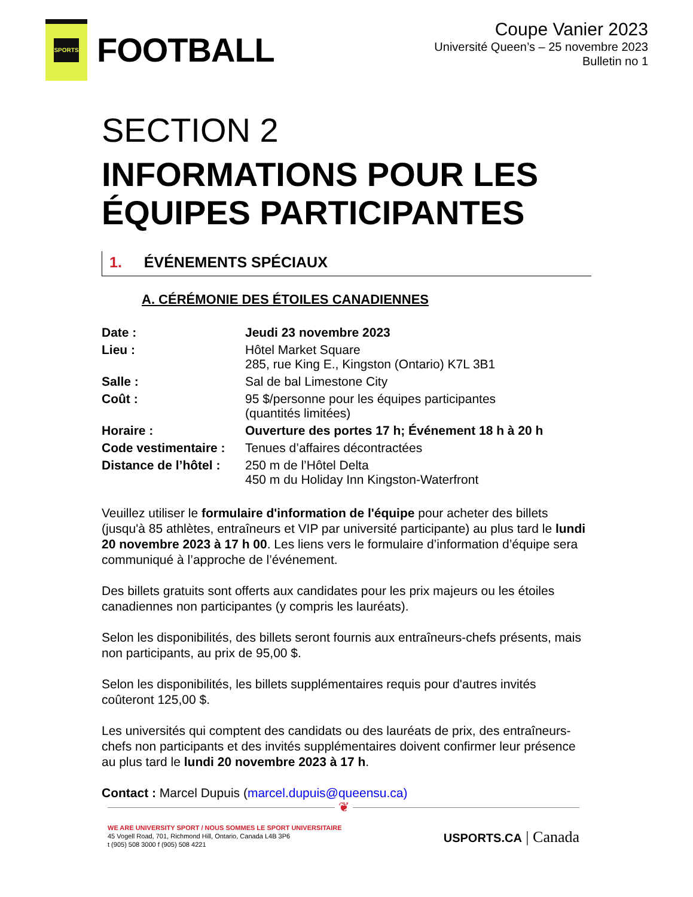SPORTS
FOOTBALL
Coupe Vanier 2023
Université Queen’s – 25 novembre 2023
Bulletin no 1
SECTION 2
INFORMATIONS POUR LES ÉQUIPES PARTICIPANTES
1. ÉVÉNEMENTS SPÉCIAUX
A. CÉRÉMONIE DES ÉTOILES CANADIENNES
| Date : | Jeudi 23 novembre 2023 |
| Lieu : | Hôtel Market Square 285, rue King E., Kingston (Ontario) K7L 3B1 |
| Salle : | Sal de bal Limestone City |
| Coût : | 95 $/personne pour les équipes participantes (quantités limitées) |
| Horaire : | Ouverture des portes 17 h; Événement 18 h à 20 h |
| Code vestimentaire : | Tenues d’affaires décontractées |
| Distance de l’hôtel : | 250 m de l’Hôtel Delta 450 m du Holiday Inn Kingston-Waterfront |
Veuillez utiliser le formulaire d'information de l'équipe pour acheter des billets (jusqu'à 85 athlètes, entraîneurs et VIP par université participante) au plus tard le lundi 20 novembre 2023 à 17 h 00. Les liens vers le formulaire d’information d’équipe sera communiqué à l’approche de l’événement.
Des billets gratuits sont offerts aux candidates pour les prix majeurs ou les étoiles canadiennes non participantes (y compris les lauréats).
Selon les disponibilités, des billets seront fournis aux entraîneurs-chefs présents, mais non participants, au prix de 95,00 $.
Selon les disponibilités, les billets supplémentaires requis pour d'autres invités coûteront 125,00 $.
Les universités qui comptent des candidats ou des lauréats de prix, des entraîneurs-chefs non participants et des invités supplémentaires doivent confirmer leur présence au plus tard le lundi 20 novembre 2023 à 17 h.
Contact : Marcel Dupuis (marcel.dupuis@queensu.ca)
❦
WE ARE UNIVERSITY SPORT / NOUS SOMMES LE SPORT UNIVERSITAIRE
45 Vogell Road, 701, Richmond Hill, Ontario, Canada L4B 3P6
t (905) 508 3000 f (905) 508 4221
USPORTS.CA | Canada